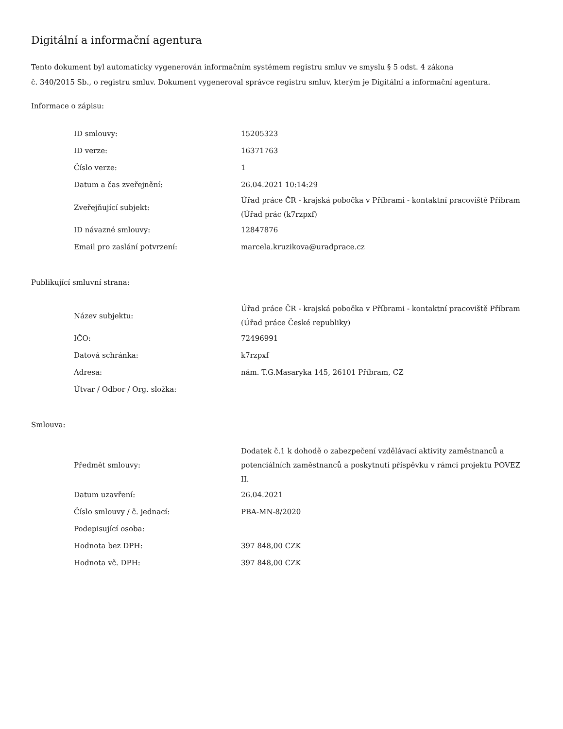Digitální a informační agentura
Tento dokument byl automaticky vygenerován informačním systémem registru smluv ve smyslu § 5 odst. 4 zákona
č. 340/2015 Sb., o registru smluv. Dokument vygeneroval správce registru smluv, kterým je Digitální a informační agentura.
Informace o zápisu:
| ID smlouvy: | 15205323 |
| ID verze: | 16371763 |
| Číslo verze: | 1 |
| Datum a čas zveřejnění: | 26.04.2021 10:14:29 |
| Zveřejňující subjekt: | Úřad práce ČR - krajská pobočka v Příbrami - kontaktní pracoviště Příbram (Úřad prác (k7rzpxf) |
| ID návazné smlouvy: | 12847876 |
| Email pro zaslání potvrzení: | marcela.kruzikova@uradprace.cz |
Publikující smluvní strana:
| Název subjektu: | Úřad práce ČR - krajská pobočka v Příbrami - kontaktní pracoviště Příbram (Úřad práce České republiky) |
| IČO: | 72496991 |
| Datová schránka: | k7rzpxf |
| Adresa: | nám. T.G.Masaryka 145, 26101 Příbram, CZ |
| Útvar / Odbor / Org. složka: | |
Smlouva:
| Předmět smlouvy: | Dodatek č.1 k dohodě o zabezpečení vzdělávací aktivity zaměstnanců a potenciálních zaměstnanců a poskytnutí příspěvku v rámci projektu POVEZ II. |
| Datum uzavření: | 26.04.2021 |
| Číslo smlouvy / č. jednací: | PBA-MN-8/2020 |
| Podepisující osoba: | |
| Hodnota bez DPH: | 397 848,00 CZK |
| Hodnota vč. DPH: | 397 848,00 CZK |